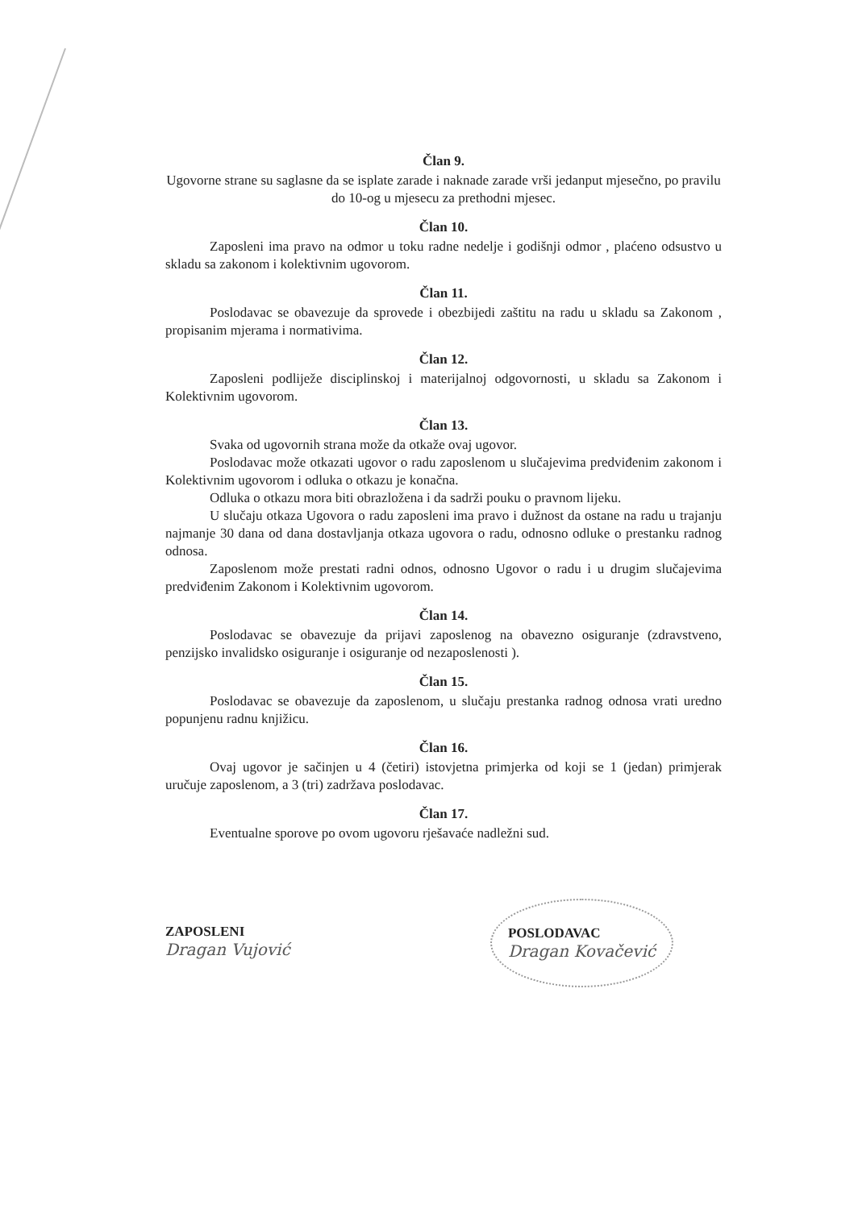Član 9.
Ugovorne strane su saglasne da se isplate zarade i naknade zarade vrši jedanput mjesečno, po pravilu do 10-og u mjesecu za prethodni mjesec.
Član 10.
Zaposleni ima pravo na odmor u toku radne nedelje i godišnji odmor , plaćeno odsustvo u skladu sa zakonom i kolektivnim ugovorom.
Član 11.
Poslodavac se obavezuje da sprovede i obezbijedi zaštitu na radu u skladu sa Zakonom , propisanim mjerama i normativima.
Član 12.
Zaposleni podliježe disciplinskoj i materijalnoj odgovornosti, u skladu sa Zakonom i Kolektivnim ugovorom.
Član 13.
Svaka od ugovornih strana može da otkaže ovaj ugovor.
Poslodavac može otkazati ugovor o radu zaposlenom u slučajevima predviđenim zakonom i Kolektivnim ugovorom i odluka o otkazu je konačna.
Odluka o otkazu mora biti obrazložena i da sadrži pouku o pravnom lijeku.
U slučaju otkaza Ugovora o radu zaposleni ima pravo i dužnost da ostane na radu u trajanju najmanje 30 dana od dana dostavljanja otkaza ugovora o radu, odnosno odluke o prestanku radnog odnosa.
Zaposlenom može prestati radni odnos, odnosno Ugovor o radu i u drugim slučajevima predviđenim Zakonom i Kolektivnim ugovorom.
Član 14.
Poslodavac se obavezuje da prijavi zaposlenog na obavezno osiguranje (zdravstveno, penzijsko invalidsko osiguranje i osiguranje od nezaposlenosti ).
Član 15.
Poslodavac se obavezuje da zaposlenom, u slučaju prestanka radnog odnosa vrati uredno popunjenu radnu knjižicu.
Član 16.
Ovaj ugovor je sačinjen u 4 (četiri) istovjetna primjerka od koji se 1 (jedan) primjerak uručuje zaposlenom, a 3 (tri) zadržava poslodavac.
Član 17.
Eventualne sporove po ovom ugovoru rješavaće nadležni sud.
ZAPOSLENI
Dragan Vujović
POSLODAVAC
Dragan Kovačević